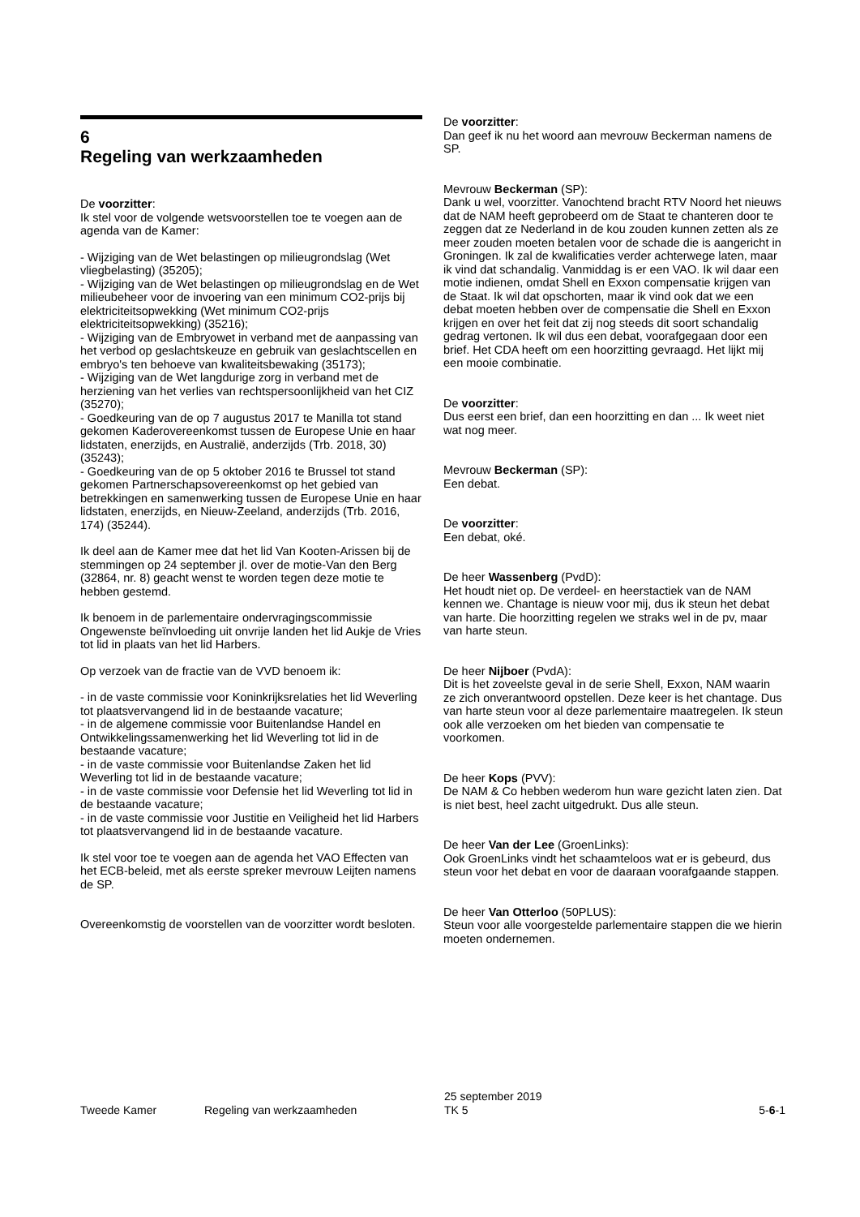6
Regeling van werkzaamheden
De voorzitter:
Ik stel voor de volgende wetsvoorstellen toe te voegen aan de agenda van de Kamer:
- Wijziging van de Wet belastingen op milieugrondslag (Wet vliegbelasting) (35205);
- Wijziging van de Wet belastingen op milieugrondslag en de Wet milieubeheer voor de invoering van een minimum CO2-prijs bij elektriciteitsopwekking (Wet minimum CO2-prijs elektriciteitsopwekking) (35216);
- Wijziging van de Embryowet in verband met de aanpassing van het verbod op geslachtskeuze en gebruik van geslachtscellen en embryo's ten behoeve van kwaliteitsbewaking (35173);
- Wijziging van de Wet langdurige zorg in verband met de herziening van het verlies van rechtspersoonlijkheid van het CIZ (35270);
- Goedkeuring van de op 7 augustus 2017 te Manilla tot stand gekomen Kaderovereenkomst tussen de Europese Unie en haar lidstaten, enerzijds, en Australië, anderzijds (Trb. 2018, 30) (35243);
- Goedkeuring van de op 5 oktober 2016 te Brussel tot stand gekomen Partnerschapsovereenkomst op het gebied van betrekkingen en samenwerking tussen de Europese Unie en haar lidstaten, enerzijds, en Nieuw-Zeeland, anderzijds (Trb. 2016, 174) (35244).
Ik deel aan de Kamer mee dat het lid Van Kooten-Arissen bij de stemmingen op 24 september jl. over de motie-Van den Berg (32864, nr. 8) geacht wenst te worden tegen deze motie te hebben gestemd.
Ik benoem in de parlementaire ondervragingscommissie Ongewenste beïnvloeding uit onvrije landen het lid Aukje de Vries tot lid in plaats van het lid Harbers.
Op verzoek van de fractie van de VVD benoem ik:
- in de vaste commissie voor Koninkrijksrelaties het lid Weverling tot plaatsvervangend lid in de bestaande vacature;
- in de algemene commissie voor Buitenlandse Handel en Ontwikkelingssamenwerking het lid Weverling tot lid in de bestaande vacature;
- in de vaste commissie voor Buitenlandse Zaken het lid Weverling tot lid in de bestaande vacature;
- in de vaste commissie voor Defensie het lid Weverling tot lid in de bestaande vacature;
- in de vaste commissie voor Justitie en Veiligheid het lid Harbers tot plaatsvervangend lid in de bestaande vacature.
Ik stel voor toe te voegen aan de agenda het VAO Effecten van het ECB-beleid, met als eerste spreker mevrouw Leijten namens de SP.
Overeenkomstig de voorstellen van de voorzitter wordt besloten.
De voorzitter:
Dan geef ik nu het woord aan mevrouw Beckerman namens de SP.
Mevrouw Beckerman (SP):
Dank u wel, voorzitter. Vanochtend bracht RTV Noord het nieuws dat de NAM heeft geprobeerd om de Staat te chanteren door te zeggen dat ze Nederland in de kou zouden kunnen zetten als ze meer zouden moeten betalen voor de schade die is aangericht in Groningen. Ik zal de kwalificaties verder achterwege laten, maar ik vind dat schandalig. Vanmiddag is er een VAO. Ik wil daar een motie indienen, omdat Shell en Exxon compensatie krijgen van de Staat. Ik wil dat opschorten, maar ik vind ook dat we een debat moeten hebben over de compensatie die Shell en Exxon krijgen en over het feit dat zij nog steeds dit soort schandalig gedrag vertonen. Ik wil dus een debat, voorafgegaan door een brief. Het CDA heeft om een hoorzitting gevraagd. Het lijkt mij een mooie combinatie.
De voorzitter:
Dus eerst een brief, dan een hoorzitting en dan ... Ik weet niet wat nog meer.
Mevrouw Beckerman (SP):
Een debat.
De voorzitter:
Een debat, oké.
De heer Wassenberg (PvdD):
Het houdt niet op. De verdeel- en heerstactiek van de NAM kennen we. Chantage is nieuw voor mij, dus ik steun het debat van harte. Die hoorzitting regelen we straks wel in de pv, maar van harte steun.
De heer Nijboer (PvdA):
Dit is het zoveelste geval in de serie Shell, Exxon, NAM waarin ze zich onverantwoord opstellen. Deze keer is het chantage. Dus van harte steun voor al deze parlementaire maatregelen. Ik steun ook alle verzoeken om het bieden van compensatie te voorkomen.
De heer Kops (PVV):
De NAM & Co hebben wederom hun ware gezicht laten zien. Dat is niet best, heel zacht uitgedrukt. Dus alle steun.
De heer Van der Lee (GroenLinks):
Ook GroenLinks vindt het schaamteloos wat er is gebeurd, dus steun voor het debat en voor de daaraan voorafgaande stappen.
De heer Van Otterloo (50PLUS):
Steun voor alle voorgestelde parlementaire stappen die we hierin moeten ondernemen.
Tweede Kamer Regeling van werkzaamheden
25 september 2019
TK 5
5-6-1